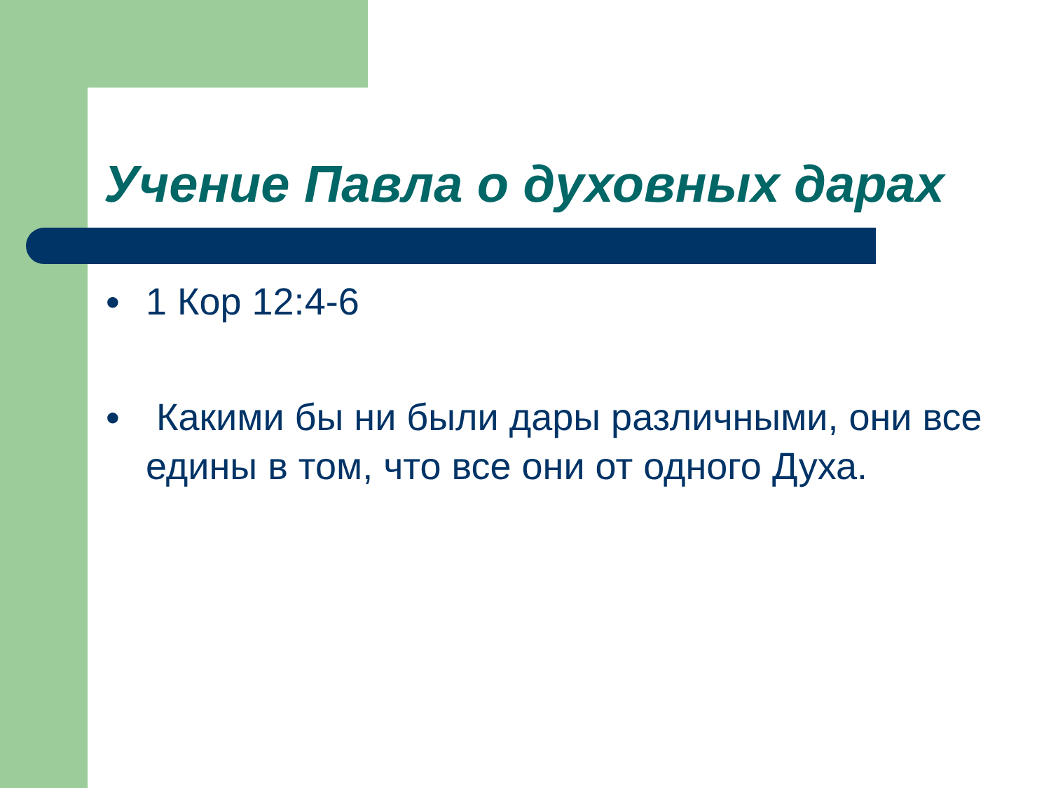Учение Павла о духовных дарах
● 1 Кор 12:4-6
● Какими бы ни были дары различными, они все едины в том, что все они от одного Духа.